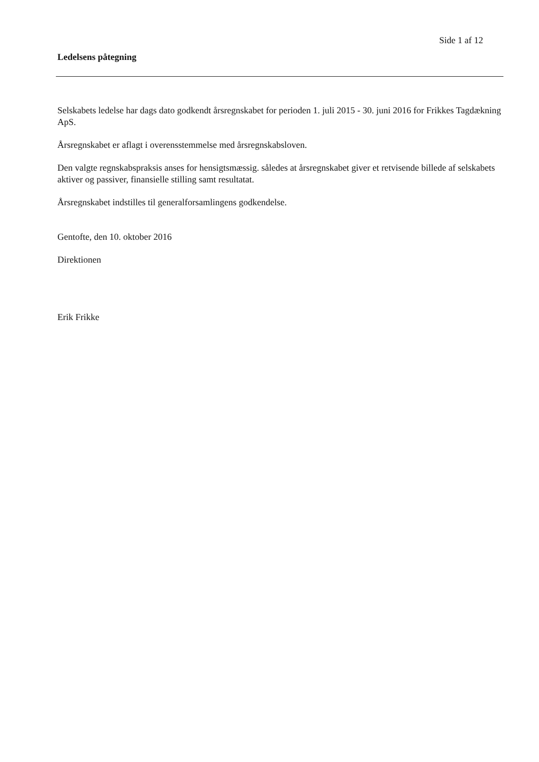Side 1 af 12
Ledelsens påtegning
Selskabets ledelse har dags dato godkendt årsregnskabet for perioden 1. juli 2015 - 30. juni 2016 for Frikkes Tagdækning ApS.
Årsregnskabet er aflagt i overensstemmelse med årsregnskabsloven.
Den valgte regnskabspraksis anses for hensigtsmæssig. således at årsregnskabet giver et retvisende billede af selskabets aktiver og passiver, finansielle stilling samt resultatat.
Årsregnskabet indstilles til generalforsamlingens godkendelse.
Gentofte, den 10. oktober 2016
Direktionen
Erik Frikke